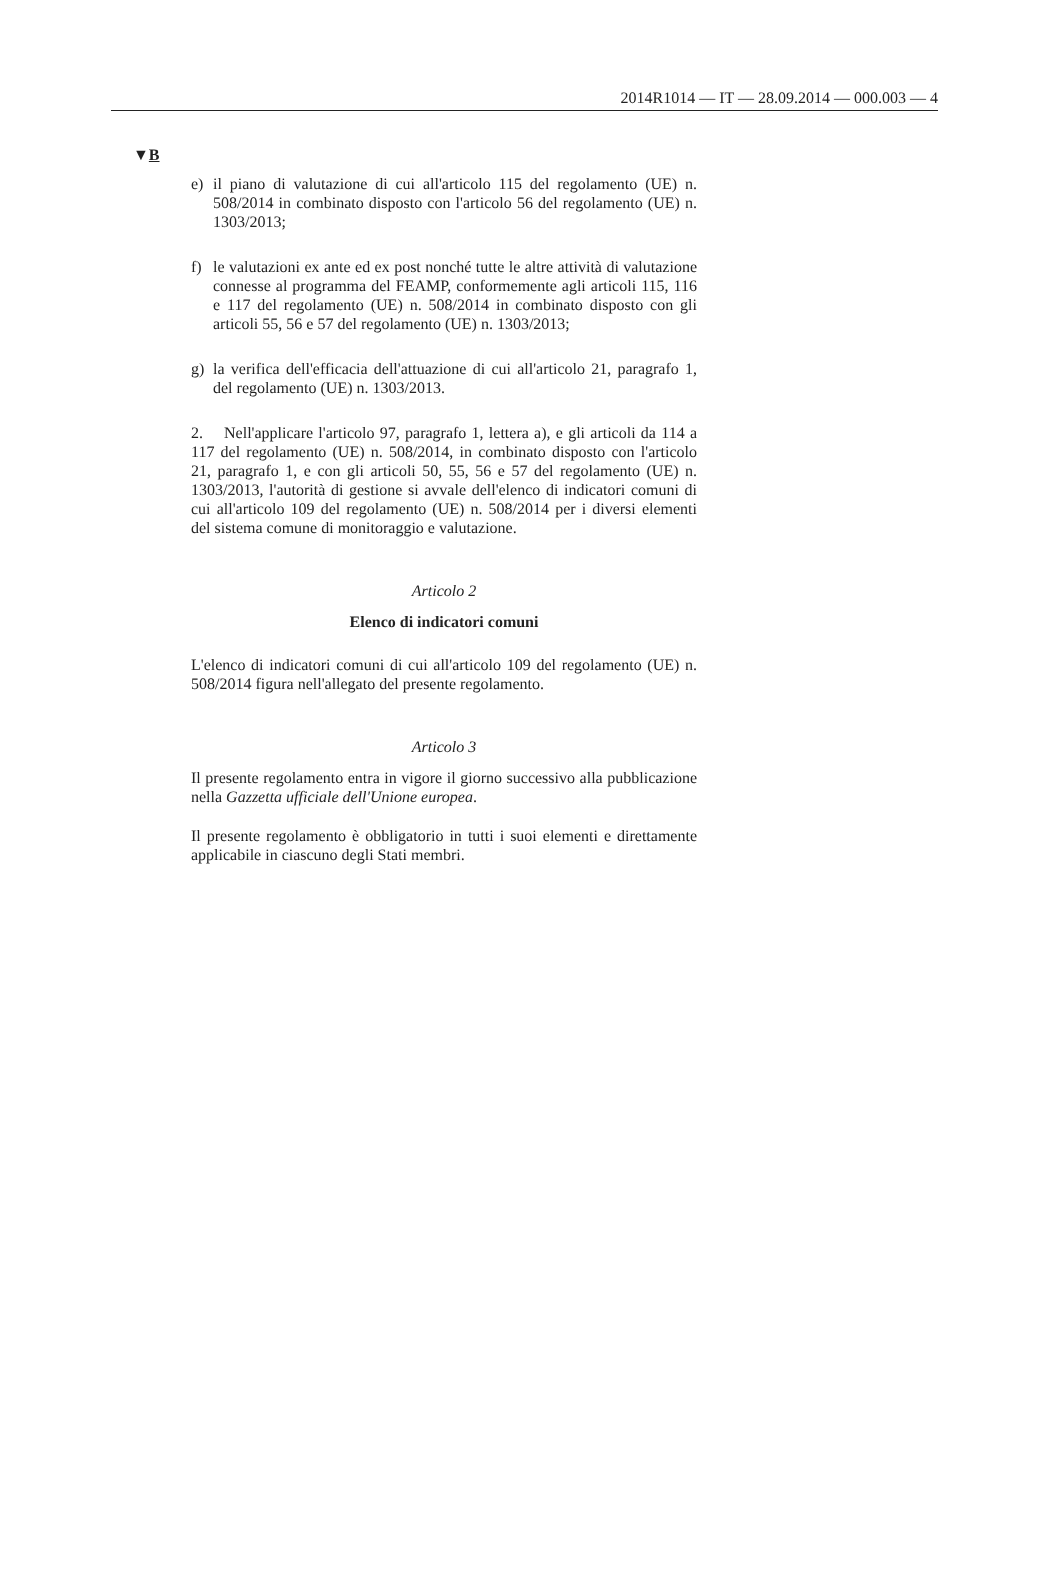2014R1014 — IT — 28.09.2014 — 000.003 — 4
▼B
e) il piano di valutazione di cui all'articolo 115 del regolamento (UE) n. 508/2014 in combinato disposto con l'articolo 56 del regolamento (UE) n. 1303/2013;
f) le valutazioni ex ante ed ex post nonché tutte le altre attività di valutazione connesse al programma del FEAMP, conformemente agli articoli 115, 116 e 117 del regolamento (UE) n. 508/2014 in combinato disposto con gli articoli 55, 56 e 57 del regolamento (UE) n. 1303/2013;
g) la verifica dell'efficacia dell'attuazione di cui all'articolo 21, paragrafo 1, del regolamento (UE) n. 1303/2013.
2. Nell'applicare l'articolo 97, paragrafo 1, lettera a), e gli articoli da 114 a 117 del regolamento (UE) n. 508/2014, in combinato disposto con l'articolo 21, paragrafo 1, e con gli articoli 50, 55, 56 e 57 del regolamento (UE) n. 1303/2013, l'autorità di gestione si avvale dell'elenco di indicatori comuni di cui all'articolo 109 del regolamento (UE) n. 508/2014 per i diversi elementi del sistema comune di monitoraggio e valutazione.
Articolo 2
Elenco di indicatori comuni
L'elenco di indicatori comuni di cui all'articolo 109 del regolamento (UE) n. 508/2014 figura nell'allegato del presente regolamento.
Articolo 3
Il presente regolamento entra in vigore il giorno successivo alla pubblicazione nella Gazzetta ufficiale dell'Unione europea.
Il presente regolamento è obbligatorio in tutti i suoi elementi e direttamente applicabile in ciascuno degli Stati membri.